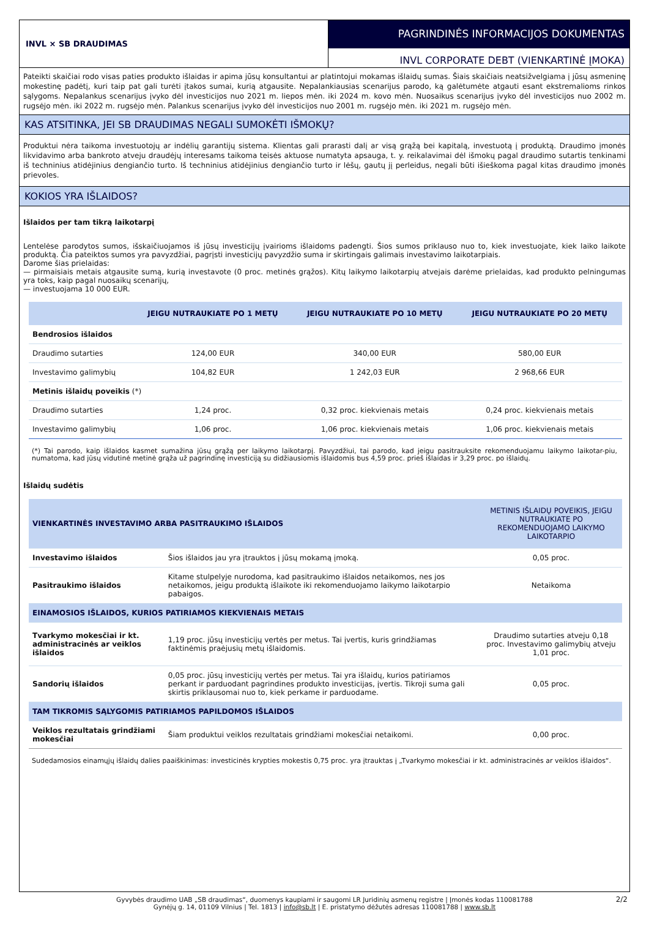INVL × SB DRAUDIMAS
PAGRINDINĖS INFORMACIJOS DOKUMENTAS
INVL CORPORATE DEBT (VIENKARTINĖ ĮMOKA)
Pateikti skaičiai rodo visas paties produkto išlaidas ir apima jūsų konsultantui ar platintojui mokamas išlaidų sumas. Šiais skaičiais neatsižvelgiama į jūsų asmeninę mokestinę padėtį, kuri taip pat gali turėti įtakos sumai, kurią atgausite. Nepalankiausias scenarijus parodo, ką galėtumėte atgauti esant ekstremalioms rinkos sąlygoms. Nepalankus scenarijus įvyko dėl investicijos nuo 2021 m. liepos mėn. iki 2024 m. kovo mėn. Nuosaikus scenarijus įvyko dėl investicijos nuo 2002 m. rugsėjo mėn. iki 2022 m. rugsėjo mėn. Palankus scenarijus įvyko dėl investicijos nuo 2001 m. rugsėjo mėn. iki 2021 m. rugsėjo mėn.
KAS ATSITINKA, JEI SB DRAUDIMAS NEGALI SUMOKĖTI IŠMOKŲ?
Produktui nėra taikoma investuotojų ar indėlių garantijų sistema. Klientas gali prarasti dalį ar visą grąžą bei kapitalą, investuotą į produktą. Draudimo įmonės likvidavimo arba bankroto atveju draudėjų interesams taikoma teisės aktuose numatyta apsauga, t. y. reikalavimai dėl išmokų pagal draudimo sutartis tenkinami iš techninius atidėjinius dengiančio turto. Iš techninius atidėjinius dengiančio turto ir lėšų, gautų jį perleidus, negali būti išieškoma pagal kitas draudimo įmonės prievoles.
KOKIOS YRA IŠLAIDOS?
Išlaidos per tam tikrą laikotarpį
Lentelėse parodytos sumos, išskaičiuojamos iš jūsų investicijų įvairioms išlaidoms padengti. Šios sumos priklauso nuo to, kiek investuojate, kiek laiko laikote produktą. Čia pateiktos sumos yra pavyzdžiai, pagrįsti investicijų pavyzdžio suma ir skirtingais galimais investavimo laikotarpiais.
Darome šias prielaidas:
— pirmaisiais metais atgausite sumą, kurią investavote (0 proc. metinės grąžos). Kitų laikymo laikotarpių atvejais darėme prielaidas, kad produkto pelningumas yra toks, kaip pagal nuosaikų scenarijų,
— investuojama 10 000 EUR.
| | JEIGU NUTRAUKIATE PO 1 METŲ | JEIGU NUTRAUKIATE PO 10 METŲ | JEIGU NUTRAUKIATE PO 20 METŲ |
| --- | --- | --- | --- |
| Bendrosios išlaidos | | | |
| Draudimo sutarties | 124,00 EUR | 340,00 EUR | 580,00 EUR |
| Investavimo galimybių | 104,82 EUR | 1 242,03 EUR | 2 968,66 EUR |
| Metinis išlaidų poveikis (*) | | | |
| Draudimo sutarties | 1,24 proc. | 0,32 proc. kiekvienais metais | 0,24 proc. kiekvienais metais |
| Investavimo galimybių | 1,06 proc. | 1,06 proc. kiekvienais metais | 1,06 proc. kiekvienais metais |
(*) Tai parodo, kaip išlaidos kasmet sumažina jūsų grąžą per laikymo laikotarpį. Pavyzdžiui, tai parodo, kad jeigu pasitrauksite rekomenduojamu laikymo laikotar-piu, numatoma, kad jūsų vidutinė metinė grąža už pagrindinę investiciją su didžiausiomis išlaidomis bus 4,59 proc. prieš išlaidas ir 3,29 proc. po išlaidų.
Išlaidų sudėtis
| VIENKARTINĖS INVESTAVIMO ARBA PASITRAUKIMO IŠLAIDOS | | METINIS IŠLAIDŲ POVEIKIS, JEIGU NUTRAUKIATE PO REKOMENDUOJAMO LAIKYMO LAIKOTARPIO |
| --- | --- | --- |
| Investavimo išlaidos | Šios išlaidos jau yra įtrauktos į jūsų mokamą įmoką. | 0,05 proc. |
| Pasitraukimo išlaidos | Kitame stulpelyje nurodoma, kad pasitraukimo išlaidos netaikomos, nes jos netaikomos, jeigu produktą išlaikote iki rekomenduojamo laikymo laikotarpio pabaigos. | Netaikoma |
| EINAMOSIOS IŠLAIDOS, KURIOS PATIRIAMOS KIEKVIENAIS METAIS | | |
| Tvarkymo mokesčiai ir kt. administracinės ar veiklos išlaidos | 1,19 proc. jūsų investicijų vertės per metus. Tai įvertis, kuris grindžiamas faktinėmis praėjusių metų išlaidomis. | Draudimo sutarties atveju 0,18 proc. Investavimo galimybių atveju 1,01 proc. |
| Sandorių išlaidos | 0,05 proc. jūsų investicijų vertės per metus. Tai yra išlaidų, kurios patiriamos perkant ir parduodant pagrindines produkto investicijas, įvertis. Tikroji suma gali skirtis priklausomai nuo to, kiek perkame ir parduodame. | 0,05 proc. |
| TAM TIKROMIS SĄLYGOMIS PATIRIAMOS PAPILDOMOS IŠLAIDOS | | |
| Veiklos rezultatais grindžiami mokesčiai | Šiam produktui veiklos rezultatais grindžiami mokesčiai netaikomi. | 0,00 proc. |
Sudedamosios einamųjų išlaidų dalies paaiškinimas: investicinės krypties mokestis 0,75 proc. yra įtrauktas į „Tvarkymo mokesčiai ir kt. administracinės ar veiklos išlaidos“.
Gyvybės draudimo UAB „SB draudimas“, duomenys kaupiami ir saugomi LR Juridinių asmenų registre | Įmonės kodas 110081788 2/2
Gynėjų g. 14, 01109 Vilnius | Tel. 1813 | info@sb.lt | E. pristatymo dėžutės adresas 110081788 | www.sb.lt